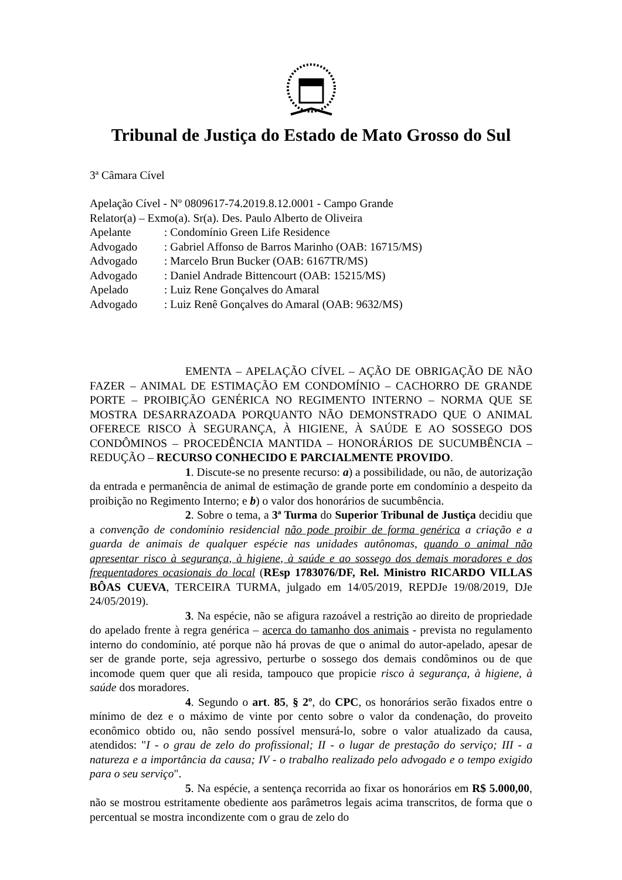Tribunal de Justiça do Estado de Mato Grosso do Sul
3ª Câmara Cível
Apelação Cível - Nº 0809617-74.2019.8.12.0001 - Campo Grande
Relator(a) – Exmo(a). Sr(a). Des. Paulo Alberto de Oliveira
| Apelante | : Condomínio Green Life Residence |
| Advogado | : Gabriel Affonso de Barros Marinho (OAB: 16715/MS) |
| Advogado | : Marcelo Brun Bucker (OAB: 6167TR/MS) |
| Advogado | : Daniel Andrade Bittencourt (OAB: 15215/MS) |
| Apelado | : Luiz Rene Gonçalves do Amaral |
| Advogado | : Luiz Renê Gonçalves do Amaral (OAB: 9632/MS) |
EMENTA – APELAÇÃO CÍVEL – AÇÃO DE OBRIGAÇÃO DE NÃO FAZER – ANIMAL DE ESTIMAÇÃO EM CONDOMÍNIO – CACHORRO DE GRANDE PORTE – PROIBIÇÃO GENÉRICA NO REGIMENTO INTERNO – NORMA QUE SE MOSTRA DESARRAZOADA PORQUANTO NÃO DEMONSTRADO QUE O ANIMAL OFERECE RISCO À SEGURANÇA, À HIGIENE, À SAÚDE E AO SOSSEGO DOS CONDÔMINOS – PROCEDÊNCIA MANTIDA – HONORÁRIOS DE SUCUMBÊNCIA – REDUÇÃO – RECURSO CONHECIDO E PARCIALMENTE PROVIDO.
1. Discute-se no presente recurso: a) a possibilidade, ou não, de autorização da entrada e permanência de animal de estimação de grande porte em condomínio a despeito da proibição no Regimento Interno; e b) o valor dos honorários de sucumbência.
2. Sobre o tema, a 3ª Turma do Superior Tribunal de Justiça decidiu que a convenção de condomínio residencial não pode proibir de forma genérica a criação e a guarda de animais de qualquer espécie nas unidades autônomas, quando o animal não apresentar risco à segurança, à higiene, à saúde e ao sossego dos demais moradores e dos frequentadores ocasionais do local (REsp 1783076/DF, Rel. Ministro RICARDO VILLAS BÔAS CUEVA, TERCEIRA TURMA, julgado em 14/05/2019, REPDJe 19/08/2019, DJe 24/05/2019).
3. Na espécie, não se afigura razoável a restrição ao direito de propriedade do apelado frente à regra genérica – acerca do tamanho dos animais - prevista no regulamento interno do condomínio, até porque não há provas de que o animal do autor-apelado, apesar de ser de grande porte, seja agressivo, perturbe o sossego dos demais condôminos ou de que incomode quem quer que ali resida, tampouco que propicie risco à segurança, à higiene, à saúde dos moradores.
4. Segundo o art. 85, § 2º, do CPC, os honorários serão fixados entre o mínimo de dez e o máximo de vinte por cento sobre o valor da condenação, do proveito econômico obtido ou, não sendo possível mensurá-lo, sobre o valor atualizado da causa, atendidos: "I - o grau de zelo do profissional; II - o lugar de prestação do serviço; III - a natureza e a importância da causa; IV - o trabalho realizado pelo advogado e o tempo exigido para o seu serviço".
5. Na espécie, a sentença recorrida ao fixar os honorários em R$ 5.000,00, não se mostrou estritamente obediente aos parâmetros legais acima transcritos, de forma que o percentual se mostra incondizente com o grau de zelo do